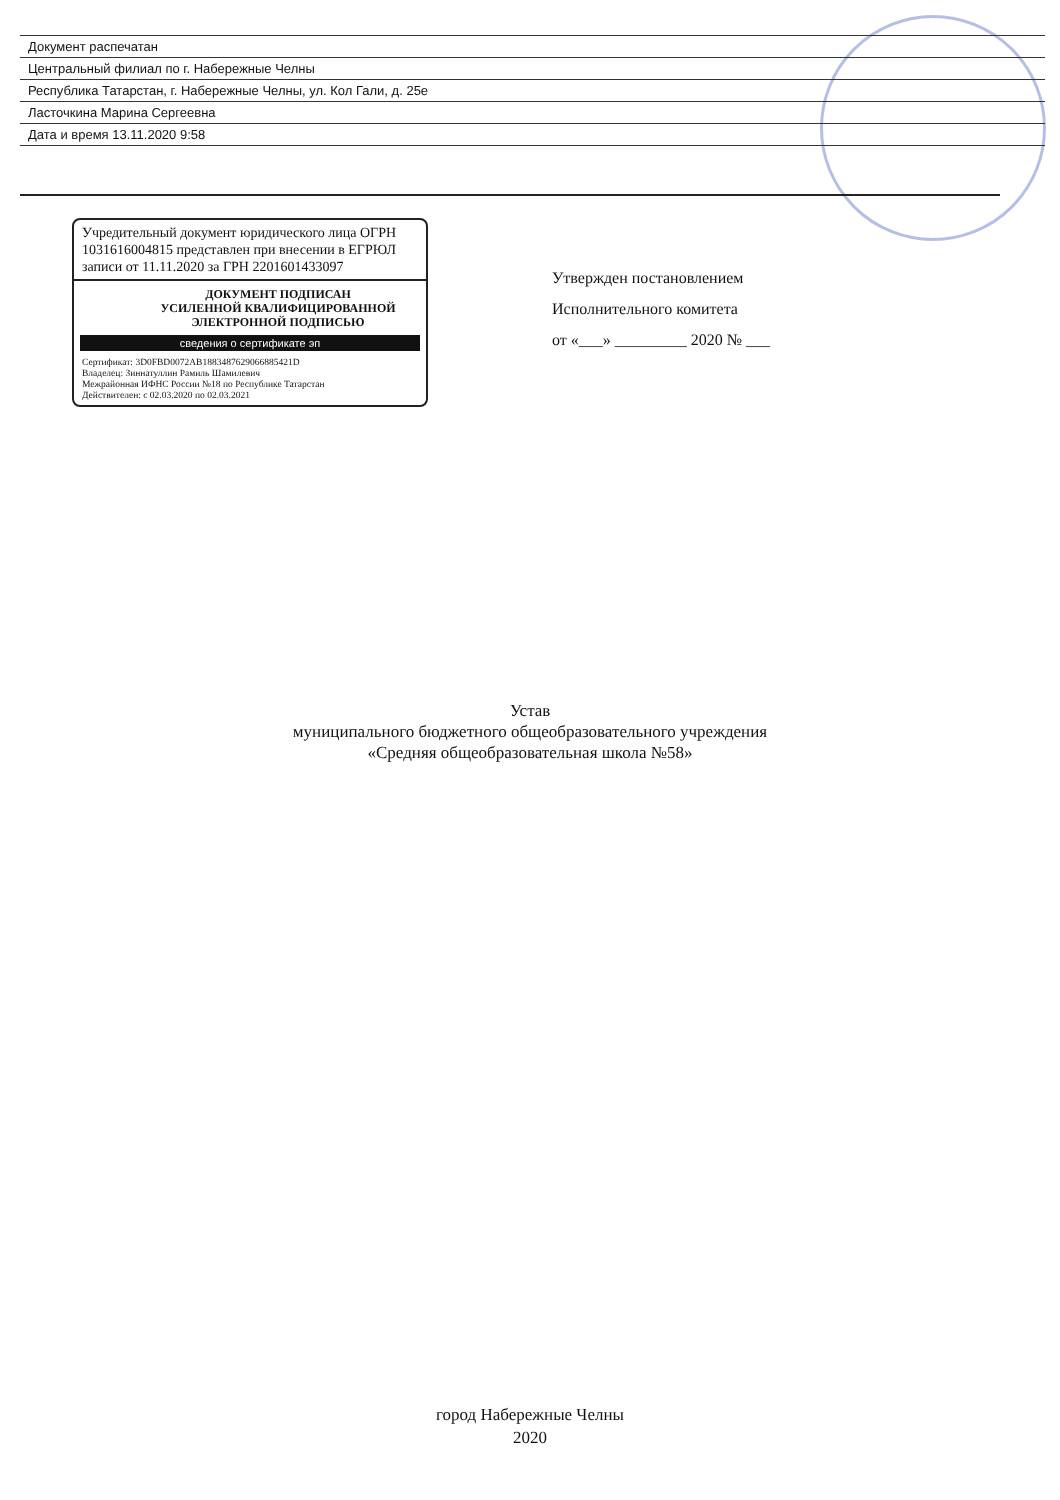| Документ распечатан |
| Центральный филиал по г. Набережные Челны |
| Республика Татарстан, г. Набережные Челны, ул. Кол Гали, д. 25е |
| Ласточкина Марина Сергеевна |
| Дата и время 13.11.2020 9:58 |
Учредительный документ юридического лица ОГРН 1031616004815 представлен при внесении в ЕГРЮЛ записи от 11.11.2020 за ГРН 2201601433097
ДОКУМЕНТ ПОДПИСАН
УСИЛЕННОЙ КВАЛИФИЦИРОВАННОЙ
ЭЛЕКТРОННОЙ ПОДПИСЬЮ
сведения о сертификате эп
Сертификат: 3D0FBD0072AB1883487629066885421D
Владелец: Зиннатуллин Рамиль Шамилевич
Межрайонная ИФНС России №18 по Республике Татарстан
Действителен: с 02.03.2020 по 02.03.2021
Утвержден постановлением
Исполнительного комитета
от «___» _________ 2020 № ___
Устав
муниципального бюджетного общеобразовательного учреждения
«Средняя общеобразовательная школа №58»
город Набережные Челны
2020